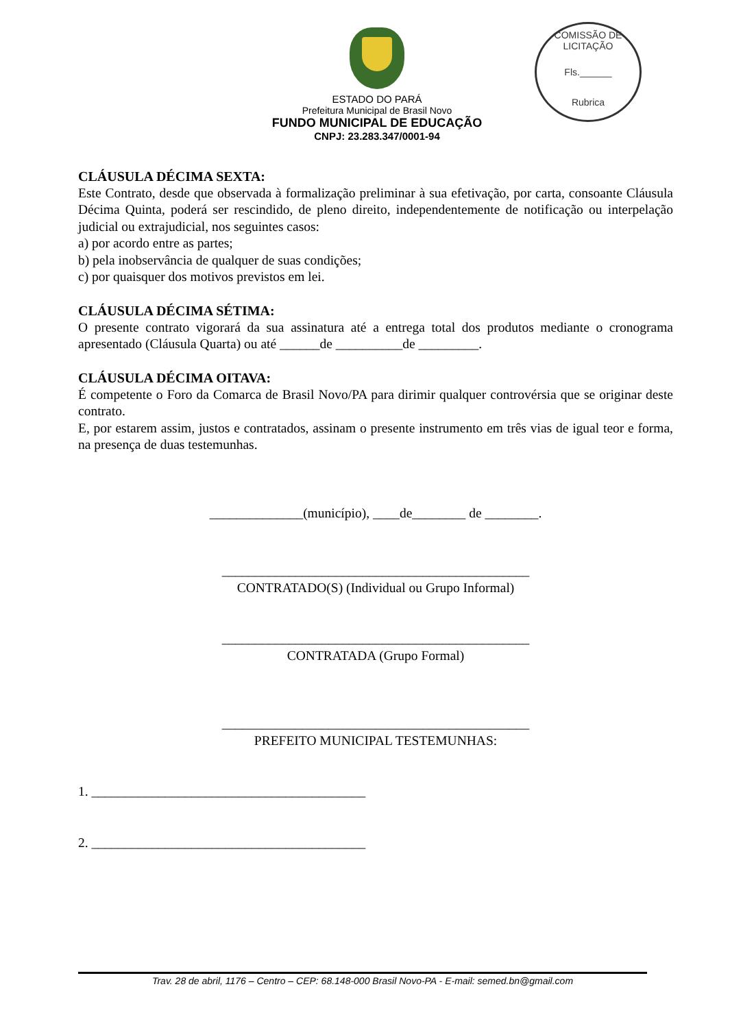COMISSÃO DE LICITAÇÃO
Fls.______
Rubrica
ESTADO DO PARÁ
Prefeitura Municipal de Brasil Novo
FUNDO MUNICIPAL DE EDUCAÇÃO
CNPJ: 23.283.347/0001-94
CLÁUSULA DÉCIMA SEXTA:
Este Contrato, desde que observada à formalização preliminar à sua efetivação, por carta, consoante Cláusula Décima Quinta, poderá ser rescindido, de pleno direito, independentemente de notificação ou interpelação judicial ou extrajudicial, nos seguintes casos:
a) por acordo entre as partes;
b) pela inobservância de qualquer de suas condições;
c) por quaisquer dos motivos previstos em lei.
CLÁUSULA DÉCIMA SÉTIMA:
O presente contrato vigorará da sua assinatura até a entrega total dos produtos mediante o cronograma apresentado (Cláusula Quarta) ou até ______de __________de _________.
CLÁUSULA DÉCIMA OITAVA:
É competente o Foro da Comarca de Brasil Novo/PA para dirimir qualquer controvérsia que se originar deste contrato.
E, por estarem assim, justos e contratados, assinam o presente instrumento em três vias de igual teor e forma, na presença de duas testemunhas.
______________(município), ____de________ de ________.
______________________________________________
CONTRATADO(S) (Individual ou Grupo Informal)
______________________________________________
CONTRATADA (Grupo Formal)
______________________________________________
PREFEITO MUNICIPAL TESTEMUNHAS:
1. _________________________________________
2. _________________________________________
Trav. 28 de abril, 1176 – Centro – CEP: 68.148-000 Brasil Novo-PA - E-mail: semed.bn@gmail.com